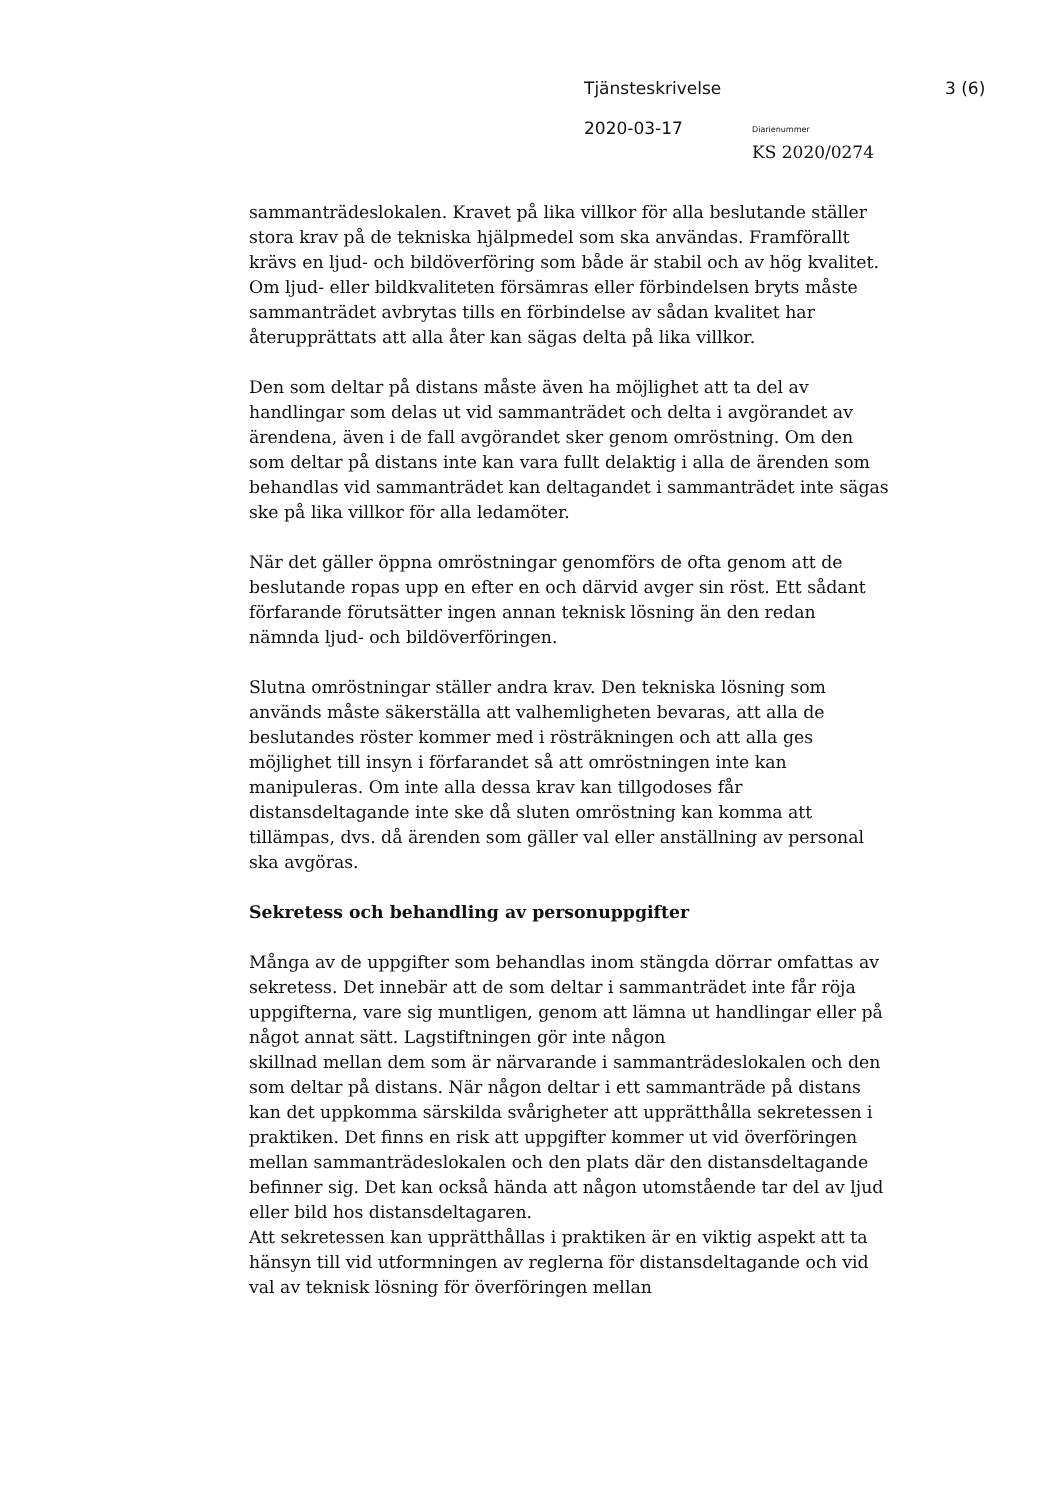Tjänsteskrivelse 3 (6)
2020-03-17 Diarienummer
KS 2020/0274
sammanträdeslokalen. Kravet på lika villkor för alla beslutande ställer stora krav på de tekniska hjälpmedel som ska användas. Framförallt krävs en ljud- och bildöverföring som både är stabil och av hög kvalitet. Om ljud- eller bildkvaliteten försämras eller förbindelsen bryts måste sammanträdet avbrytas tills en förbindelse av sådan kvalitet har återupprättats att alla åter kan sägas delta på lika villkor.
Den som deltar på distans måste även ha möjlighet att ta del av handlingar som delas ut vid sammanträdet och delta i avgörandet av ärendena, även i de fall avgörandet sker genom omröstning. Om den som deltar på distans inte kan vara fullt delaktig i alla de ärenden som behandlas vid sammanträdet kan deltagandet i sammanträdet inte sägas ske på lika villkor för alla ledamöter.
När det gäller öppna omröstningar genomförs de ofta genom att de beslutande ropas upp en efter en och därvid avger sin röst. Ett sådant förfarande förutsätter ingen annan teknisk lösning än den redan nämnda ljud- och bildöverföringen.
Slutna omröstningar ställer andra krav. Den tekniska lösning som används måste säkerställa att valhemligheten bevaras, att alla de beslutandes röster kommer med i rösträkningen och att alla ges möjlighet till insyn i förfarandet så att omröstningen inte kan manipuleras. Om inte alla dessa krav kan tillgodoses får distansdeltagande inte ske då sluten omröstning kan komma att tillämpas, dvs. då ärenden som gäller val eller anställning av personal ska avgöras.
Sekretess och behandling av personuppgifter
Många av de uppgifter som behandlas inom stängda dörrar omfattas av sekretess. Det innebär att de som deltar i sammanträdet inte får röja uppgifterna, vare sig muntligen, genom att lämna ut handlingar eller på något annat sätt. Lagstiftningen gör inte någon
skillnad mellan dem som är närvarande i sammanträdeslokalen och den som deltar på distans. När någon deltar i ett sammanträde på distans kan det uppkomma särskilda svårigheter att upprätthålla sekretessen i praktiken. Det finns en risk att uppgifter kommer ut vid överföringen mellan sammanträdeslokalen och den plats där den distansdeltagande befinner sig. Det kan också hända att någon utomstående tar del av ljud eller bild hos distansdeltagaren.
Att sekretessen kan upprätthållas i praktiken är en viktig aspekt att ta hänsyn till vid utformningen av reglerna för distansdeltagande och vid val av teknisk lösning för överföringen mellan